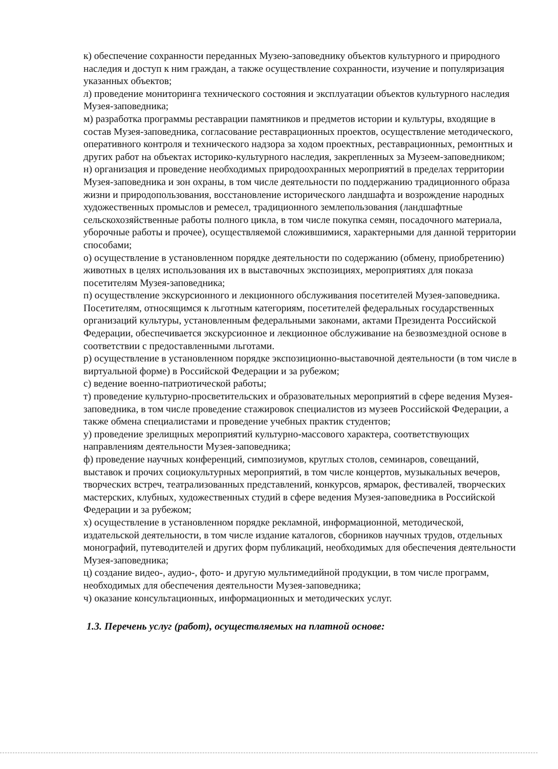к) обеспечение сохранности переданных Музею-заповеднику объектов культурного и природного наследия и доступ к ним граждан, а также осуществление сохранности, изучение и популяризация указанных объектов;
л) проведение мониторинга технического состояния и эксплуатации объектов культурного наследия Музея-заповедника;
м) разработка программы реставрации памятников и предметов истории и культуры, входящие в состав Музея-заповедника, согласование реставрационных проектов, осуществление методического, оперативного контроля и технического надзора за ходом проектных, реставрационных, ремонтных и других работ на объектах историко-культурного наследия, закрепленных за Музеем-заповедником;
н) организация и проведение необходимых природоохранных мероприятий в пределах территории Музея-заповедника и зон охраны, в том числе деятельности по поддержанию традиционного образа жизни и природопользования, восстановление исторического ландшафта и возрождение народных художественных промыслов и ремесел, традиционного землепользования (ландшафтные сельскохозяйственные работы полного цикла, в том числе покупка семян, посадочного материала, уборочные работы и прочее), осуществляемой сложившимися, характерными для данной территории способами;
о) осуществление в установленном порядке деятельности по содержанию (обмену, приобретению) животных в целях использования их в выставочных экспозициях, мероприятиях для показа посетителям Музея-заповедника;
п) осуществление экскурсионного и лекционного обслуживания посетителей Музея-заповедника. Посетителям, относящимся к льготным категориям, посетителей федеральных государственных организаций культуры, установленным федеральными законами, актами Президента Российской Федерации, обеспечивается экскурсионное и лекционное обслуживание на безвозмездной основе в соответствии с предоставленными льготами.
р) осуществление в установленном порядке экспозиционно-выставочной деятельности (в том числе в виртуальной форме) в Российской Федерации и за рубежом;
с) ведение военно-патриотической работы;
т) проведение культурно-просветительских и образовательных мероприятий в сфере ведения Музея-заповедника, в том числе проведение стажировок специалистов из музеев Российской Федерации, а также обмена специалистами и проведение учебных практик студентов;
у) проведение зрелищных мероприятий культурно-массового характера, соответствующих направлениям деятельности Музея-заповедника;
ф) проведение научных конференций, симпозиумов, круглых столов, семинаров, совещаний, выставок и прочих социокультурных мероприятий, в том числе концертов, музыкальных вечеров, творческих встреч, театрализованных представлений, конкурсов, ярмарок, фестивалей, творческих мастерских, клубных, художественных студий в сфере ведения Музея-заповедника в Российской Федерации и за рубежом;
х) осуществление в установленном порядке рекламной, информационной, методической, издательской деятельности, в том числе издание каталогов, сборников научных трудов, отдельных монографий, путеводителей и других форм публикаций, необходимых для обеспечения деятельности Музея-заповедника;
ц) создание видео-, аудио-, фото- и другую мультимедийной продукции, в том числе программ, необходимых для обеспечения деятельности Музея-заповедника;
ч) оказание консультационных, информационных и методических услуг.
1.3. Перечень услуг (работ), осуществляемых на платной основе: